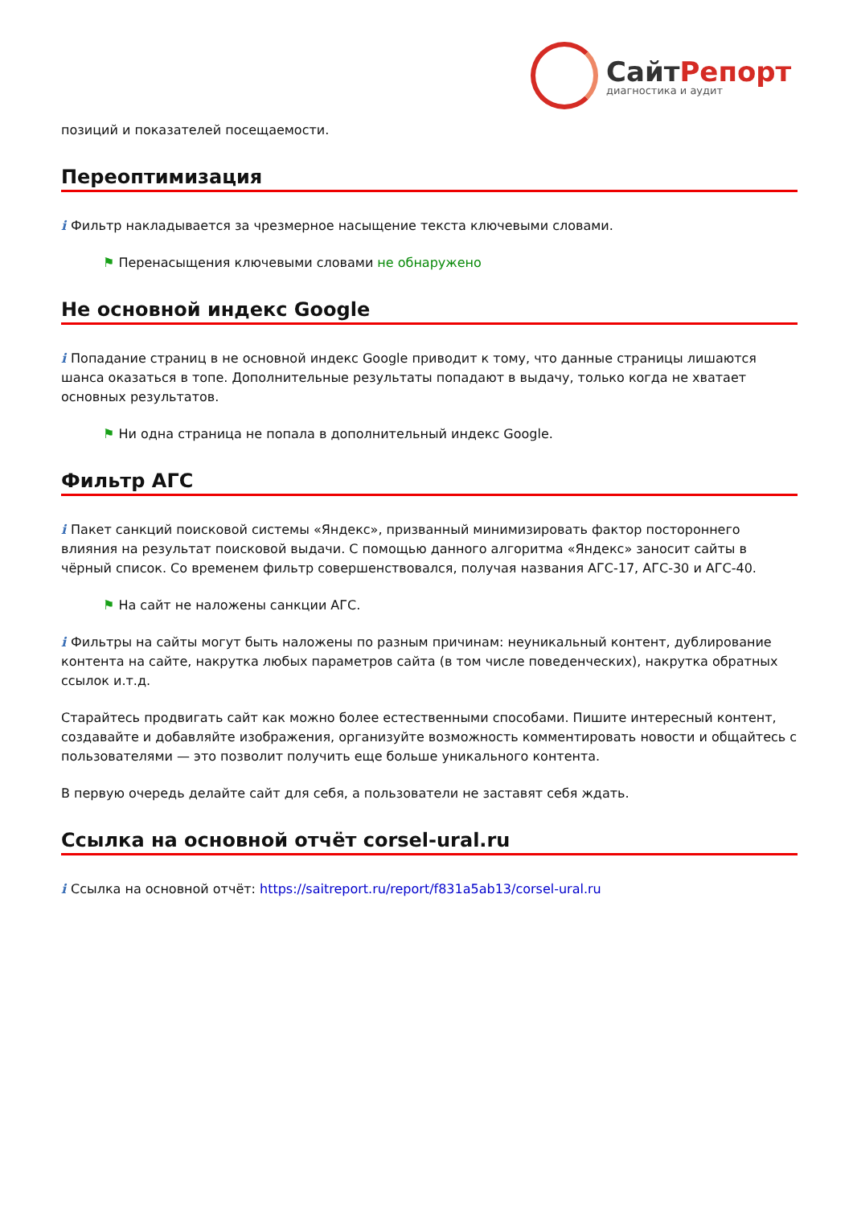СайтРепорт
диагностика и аудит
позиций и показателей посещаемости.
Переоптимизация
i Фильтр накладывается за чрезмерное насыщение текста ключевыми словами.
⚑ Перенасыщения ключевыми словами не обнаружено
Не основной индекс Google
i Попадание страниц в не основной индекс Google приводит к тому, что данные страницы лишаются шанса оказаться в топе. Дополнительные результаты попадают в выдачу, только когда не хватает основных результатов.
⚑ Ни одна страница не попала в дополнительный индекс Google.
Фильтр АГС
i Пакет санкций поисковой системы «Яндекс», призванный минимизировать фактор постороннего влияния на результат поисковой выдачи. С помощью данного алгоритма «Яндекс» заносит сайты в чёрный список. Со временем фильтр совершенствовался, получая названия АГС-17, АГС-30 и АГС-40.
⚑ На сайт не наложены санкции АГС.
i Фильтры на сайты могут быть наложены по разным причинам: неуникальный контент, дублирование контента на сайте, накрутка любых параметров сайта (в том числе поведенческих), накрутка обратных ссылок и.т.д.
Старайтесь продвигать сайт как можно более естественными способами. Пишите интересный контент, создавайте и добавляйте изображения, организуйте возможность комментировать новости и общайтесь с пользователями — это позволит получить еще больше уникального контента.
В первую очередь делайте сайт для себя, а пользователи не заставят себя ждать.
Ссылка на основной отчёт corsel-ural.ru
i Ссылка на основной отчёт: https://saitreport.ru/report/f831a5ab13/corsel-ural.ru